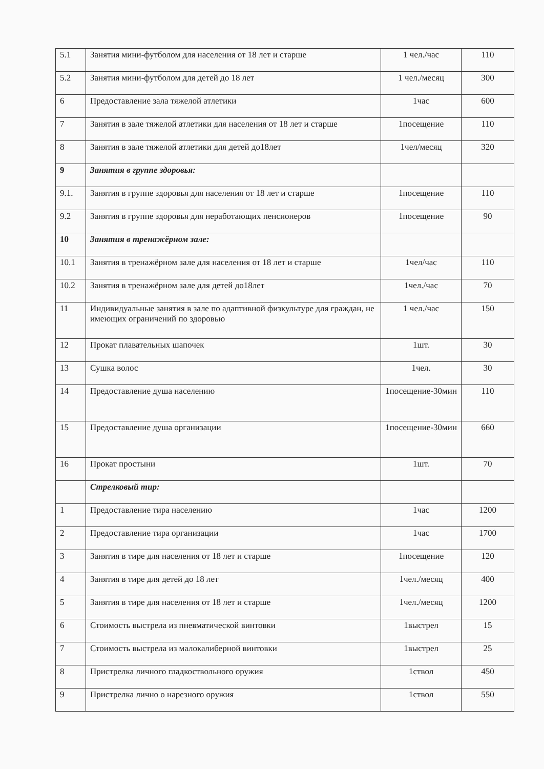| 5.1 | Занятия мини-футболом для населения от 18 лет и старше | 1 чел./час | 110 |
| 5.2 | Занятия мини-футболом для детей до 18 лет | 1 чел./месяц | 300 |
| 6 | Предоставление зала тяжелой атлетики | 1час | 600 |
| 7 | Занятия в зале тяжелой атлетики для населения от 18 лет и старше | 1посещение | 110 |
| 8 | Занятия в зале тяжелой атлетики для детей до18лет | 1чел/месяц | 320 |
| 9 | Занятия в группе здоровья: | | |
| 9.1. | Занятия в группе здоровья для населения от 18 лет и старше | 1посещение | 110 |
| 9.2 | Занятия в группе здоровья для неработающих пенсионеров | 1посещение | 90 |
| 10 | Занятия в тренажёрном зале: | | |
| 10.1 | Занятия в тренажёрном зале для населения от 18 лет и старше | 1чел/час | 110 |
| 10.2 | Занятия в тренажёрном зале для детей до18лет | 1чел./час | 70 |
| 11 | Индивидуальные занятия в зале по адаптивной физкультуре для граждан, не имеющих ограничений по здоровью | 1 чел./час | 150 |
| 12 | Прокат плавательных шапочек | 1шт. | 30 |
| 13 | Сушка волос | 1чел. | 30 |
| 14 | Предоставление душа населению | 1посещение-30мин | 110 |
| 15 | Предоставление душа организации | 1посещение-30мин | 660 |
| 16 | Прокат простыни | 1шт. | 70 |
| | Стрелковый тир: | | |
| 1 | Предоставление тира населению | 1час | 1200 |
| 2 | Предоставление тира организации | 1час | 1700 |
| 3 | Занятия в тире для населения от 18 лет и старше | 1посещение | 120 |
| 4 | Занятия в тире для детей до 18 лет | 1чел./месяц | 400 |
| 5 | Занятия в тире для населения от 18 лет и старше | 1чел./месяц | 1200 |
| 6 | Стоимость выстрела из пневматической винтовки | 1выстрел | 15 |
| 7 | Стоимость выстрела из малокалиберной винтовки | 1выстрел | 25 |
| 8 | Пристрелка личного гладкоствольного оружия | 1ствол | 450 |
| 9 | Пристрелка лично о нарезного оружия | 1ствол | 550 |